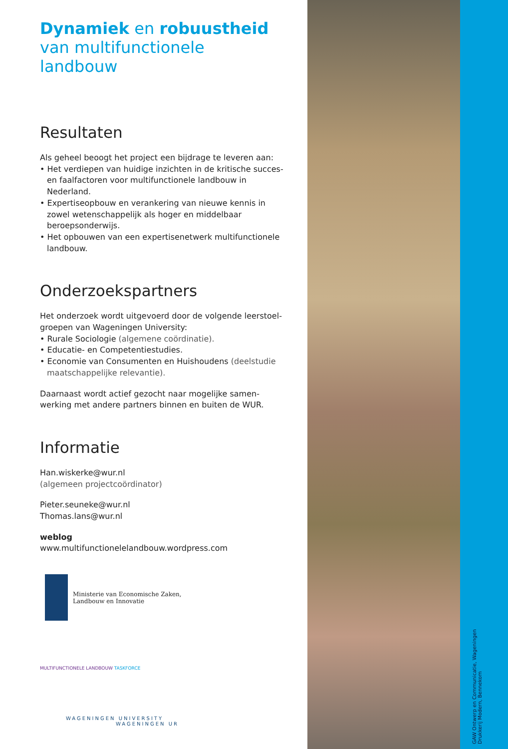Dynamiek en robuustheid
van multifunctionele landbouw
Resultaten
Als geheel beoogt het project een bijdrage te leveren aan:
• Het verdiepen van huidige inzichten in de kritische succes- en faalfactoren voor multifunctionele landbouw in Nederland.
• Expertiseopbouw en verankering van nieuwe kennis in zowel wetenschappelijk als hoger en middelbaar beroepsonderwijs.
• Het opbouwen van een expertisenetwerk multifunctionele landbouw.
Onderzoekspartners
Het onderzoek wordt uitgevoerd door de volgende leerstoel-groepen van Wageningen University:
• Rurale Sociologie (algemene coördinatie).
• Educatie- en Competentiestudies.
• Economie van Consumenten en Huishoudens (deelstudie maatschappelijke relevantie).
Daarnaast wordt actief gezocht naar mogelijke samen-werking met andere partners binnen en buiten de WUR.
Informatie
Han.wiskerke@wur.nl
(algemeen projectcoördinator)
Pieter.seuneke@wur.nl
Thomas.lans@wur.nl
weblog
www.multifunctionelelandbouw.wordpress.com
Ministerie van Economische Zaken,
Landbouw en Innovatie
MULTIFUNCTIONELE LANDBOUW TASKFORCE
WAGENINGEN UNIVERSITY
WAGENINGEN UR
GAW Ontwerp en Communicatie, Wageningen
Drukkerij Modern, Bennekom